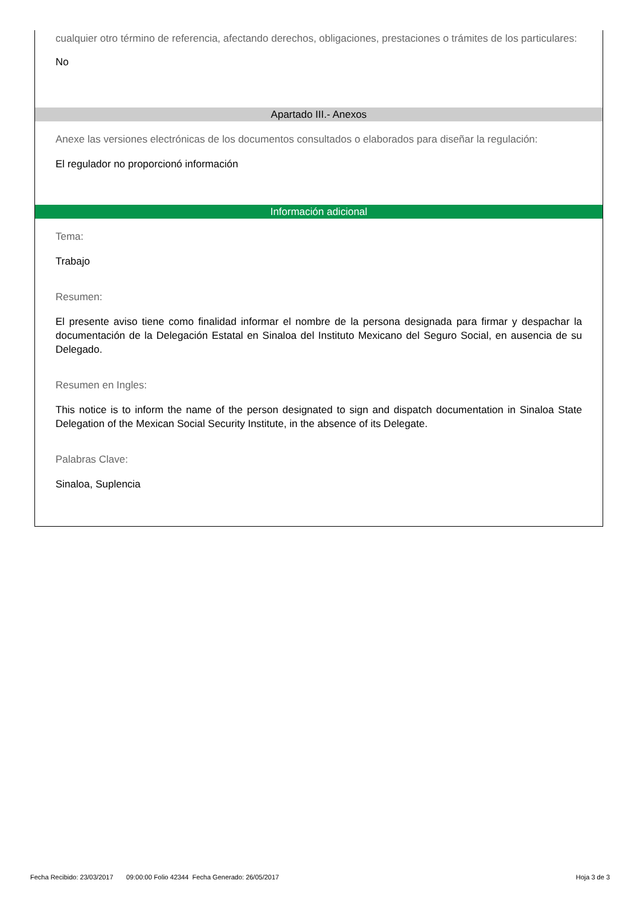cualquier otro término de referencia, afectando derechos, obligaciones, prestaciones o trámites de los particulares:
No
Apartado III.- Anexos
Anexe las versiones electrónicas de los documentos consultados o elaborados para diseñar la regulación:
El regulador no proporcionó información
Información adicional
Tema:
Trabajo
Resumen:
El presente aviso tiene como finalidad informar el nombre de la persona designada para firmar y despachar la documentación de la Delegación Estatal en Sinaloa del Instituto Mexicano del Seguro Social, en ausencia de su Delegado.
Resumen en Ingles:
This notice is to inform the name of the person designated to sign and dispatch documentation in Sinaloa State Delegation of the Mexican Social Security Institute, in the absence of its Delegate.
Palabras Clave:
Sinaloa, Suplencia
Fecha Recibido: 23/03/2017 09:00:00 Folio 42344 Fecha Generado: 26/05/2017 Hoja 3 de 3